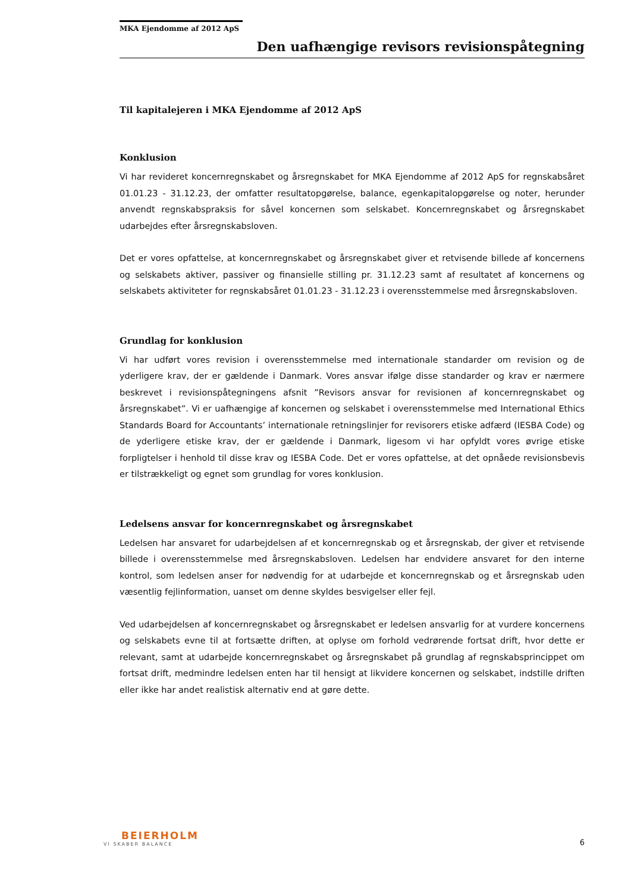MKA Ejendomme af 2012 ApS
Den uafhængige revisors revisionspåtegning
Til kapitalejeren i MKA Ejendomme af 2012 ApS
Konklusion
Vi har revideret koncernregnskabet og årsregnskabet for MKA Ejendomme af 2012 ApS for regnskabsåret 01.01.23 - 31.12.23, der omfatter resultatopgørelse, balance, egenkapitalopgørelse og noter, herunder anvendt regnskabspraksis for såvel koncernen som selskabet. Koncernregnskabet og årsregnskabet udarbejdes efter årsregnskabsloven.
Det er vores opfattelse, at koncernregnskabet og årsregnskabet giver et retvisende billede af koncernens og selskabets aktiver, passiver og finansielle stilling pr. 31.12.23 samt af resultatet af koncernens og selskabets aktiviteter for regnskabsåret 01.01.23 - 31.12.23 i overensstemmelse med årsregnskabsloven.
Grundlag for konklusion
Vi har udført vores revision i overensstemmelse med internationale standarder om revision og de yderligere krav, der er gældende i Danmark. Vores ansvar ifølge disse standarder og krav er nærmere beskrevet i revisionspåtegningens afsnit ”Revisors ansvar for revisionen af koncernregnskabet og årsregnskabet”. Vi er uafhængige af koncernen og selskabet i overensstemmelse med International Ethics Standards Board for Accountants’ internationale retningslinjer for revisorers etiske adfærd (IESBA Code) og de yderligere etiske krav, der er gældende i Danmark, ligesom vi har opfyldt vores øvrige etiske forpligtelser i henhold til disse krav og IESBA Code. Det er vores opfattelse, at det opnåede revisionsbevis er tilstrækkeligt og egnet som grundlag for vores konklusion.
Ledelsens ansvar for koncernregnskabet og årsregnskabet
Ledelsen har ansvaret for udarbejdelsen af et koncernregnskab og et årsregnskab, der giver et retvisende billede i overensstemmelse med årsregnskabsloven. Ledelsen har endvidere ansvaret for den interne kontrol, som ledelsen anser for nødvendig for at udarbejde et koncernregnskab og et årsregnskab uden væsentlig fejlinformation, uanset om denne skyldes besvigelser eller fejl.
Ved udarbejdelsen af koncernregnskabet og årsregnskabet er ledelsen ansvarlig for at vurdere koncernens og selskabets evne til at fortsætte driften, at oplyse om forhold vedrørende fortsat drift, hvor dette er relevant, samt at udarbejde koncernregnskabet og årsregnskabet på grundlag af regnskabsprincippet om fortsat drift, medmindre ledelsen enten har til hensigt at likvidere koncernen og selskabet, indstille driften eller ikke har andet realistisk alternativ end at gøre dette.
BEIERHOLM
VI SKABER BALANCE
6